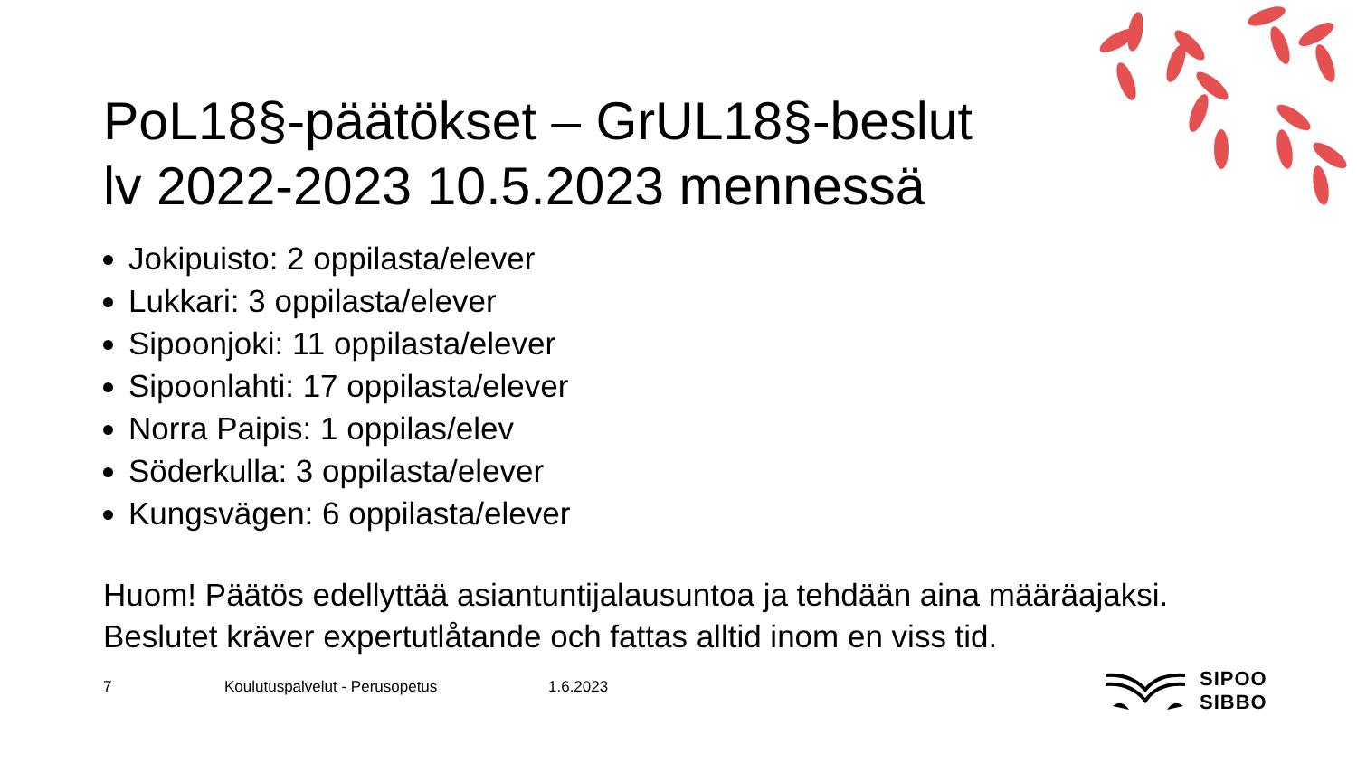PoL18§-päätökset – GrUL18§-beslut
lv 2022-2023 10.5.2023 mennessä
Jokipuisto: 2 oppilasta/elever
Lukkari: 3 oppilasta/elever
Sipoonjoki: 11 oppilasta/elever
Sipoonlahti: 17 oppilasta/elever
Norra Paipis: 1 oppilas/elev
Söderkulla: 3 oppilasta/elever
Kungsvägen: 6 oppilasta/elever
Huom! Päätös edellyttää asiantuntijalausuntoa ja tehdään aina määräajaksi.
Beslutet kräver expertutlåtande och fattas alltid inom en viss tid.
7 Koulutuspalvelut - Perusopetus 1.6.2023
SIPOO
SIBBO